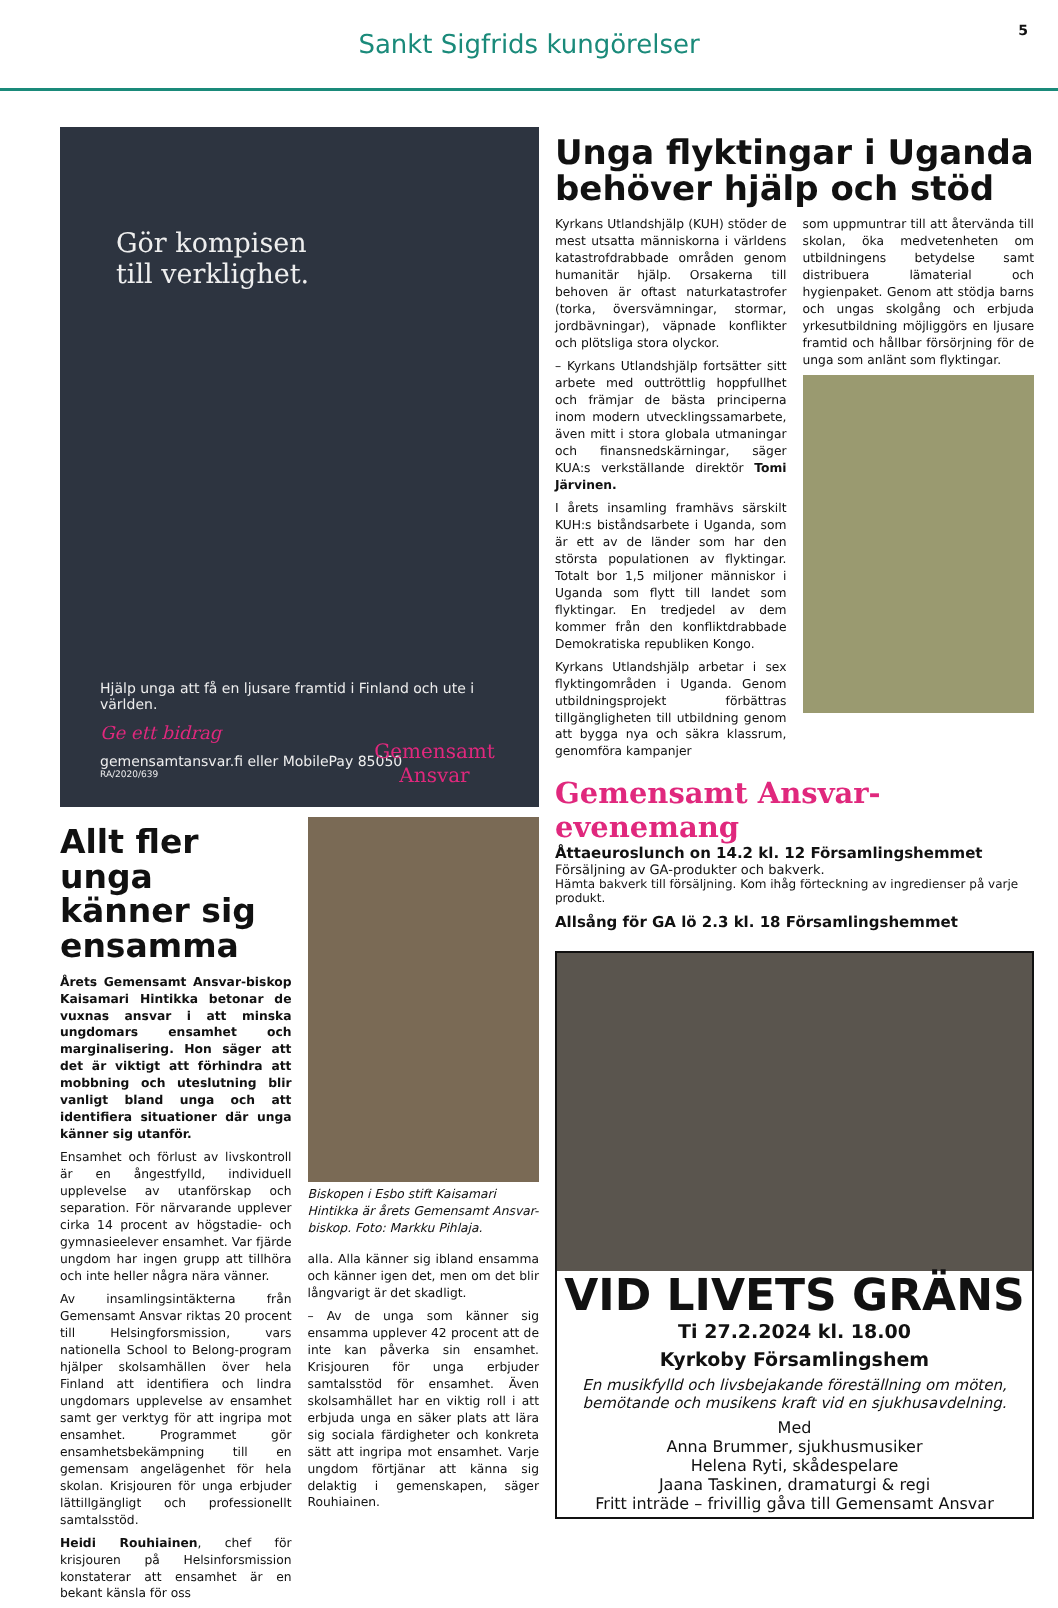Sankt Sigfrids kungörelser
5
Gör kompisen
till verklighet.
Hjälp unga att få en ljusare framtid i Finland och ute i världen.
Ge ett bidrag
gemensamtansvar.fi eller MobilePay 85050
RA/2020/639
Gemensamt Ansvar
Allt fler unga känner sig ensamma
Årets Gemensamt Ansvar-biskop Kaisamari Hintikka betonar de vuxnas ansvar i att minska ungdomars ensamhet och marginalisering. Hon säger att det är viktigt att förhindra att mobbning och uteslutning blir vanligt bland unga och att identifiera situationer där unga känner sig utanför.
Ensamhet och förlust av livskontroll är en ångestfylld, individuell upplevelse av utanförskap och separation. För närvarande upplever cirka 14 procent av högstadie- och gymnasieelever ensamhet. Var fjärde ungdom har ingen grupp att tillhöra och inte heller några nära vänner.
Av insamlingsintäkterna från Gemensamt Ansvar riktas 20 procent till Helsingforsmission, vars nationella School to Belong-program hjälper skolsamhällen över hela Finland att identifiera och lindra ungdomars upplevelse av ensamhet samt ger verktyg för att ingripa mot ensamhet. Programmet gör ensamhetsbekämpning till en gemensam angelägenhet för hela skolan. Krisjouren för unga erbjuder lättillgängligt och professionellt samtalsstöd.
Heidi Rouhiainen, chef för krisjouren på Helsinforsmission konstaterar att ensamhet är en bekant känsla för oss
Biskopen i Esbo stift Kaisamari Hintikka är årets Gemensamt Ansvar-biskop. Foto: Markku Pihlaja.
alla. Alla känner sig ibland ensamma och känner igen det, men om det blir långvarigt är det skadligt.
– Av de unga som känner sig ensamma upplever 42 procent att de inte kan påverka sin ensamhet. Krisjouren för unga erbjuder samtalsstöd för ensamhet. Även skolsamhället har en viktig roll i att erbjuda unga en säker plats att lära sig sociala färdigheter och konkreta sätt att ingripa mot ensamhet. Varje ungdom förtjänar att känna sig delaktig i gemenskapen, säger Rouhiainen.
Unga flyktingar i Uganda behöver hjälp och stöd
Kyrkans Utlandshjälp (KUH) stöder de mest utsatta människorna i världens katastrofdrabbade områden genom humanitär hjälp. Orsakerna till behoven är oftast naturkatastrofer (torka, översvämningar, stormar, jordbävningar), väpnade konflikter och plötsliga stora olyckor.
– Kyrkans Utlandshjälp fortsätter sitt arbete med outtröttlig hoppfullhet och främjar de bästa principerna inom modern utvecklingssamarbete, även mitt i stora globala utmaningar och finansnedskärningar, säger KUA:s verkställande direktör Tomi Järvinen.
I årets insamling framhävs särskilt KUH:s biståndsarbete i Uganda, som är ett av de länder som har den största populationen av flyktingar. Totalt bor 1,5 miljoner människor i Uganda som flytt till landet som flyktingar. En tredjedel av dem kommer från den konfliktdrabbade Demokratiska republiken Kongo.
Kyrkans Utlandshjälp arbetar i sex flyktingområden i Uganda. Genom utbildningsprojekt förbättras tillgängligheten till utbildning genom att bygga nya och säkra klassrum, genomföra kampanjer
som uppmuntrar till att återvända till skolan, öka medvetenheten om utbildningens betydelse samt distribuera lämaterial och hygienpaket. Genom att stödja barns och ungas skolgång och erbjuda yrkesutbildning möjliggörs en ljusare framtid och hållbar försörjning för de unga som anlänt som flyktingar.
Gemensamt Ansvar-evenemang
Åttaeuroslunch on 14.2 kl. 12 Församlingshemmet
Försäljning av GA-produkter och bakverk.
Hämta bakverk till försäljning. Kom ihåg förteckning av ingredienser på varje produkt.
Allsång för GA lö 2.3 kl. 18 Församlingshemmet
VID LIVETS GRÄNS
Ti 27.2.2024 kl. 18.00
Kyrkoby Församlingshem
En musikfylld och livsbejakande föreställning om möten, bemötande och musikens kraft vid en sjukhusavdelning.
Med
Anna Brummer, sjukhusmusiker
Helena Ryti, skådespelare
Jaana Taskinen, dramaturgi & regi
Fritt inträde – frivillig gåva till Gemensamt Ansvar